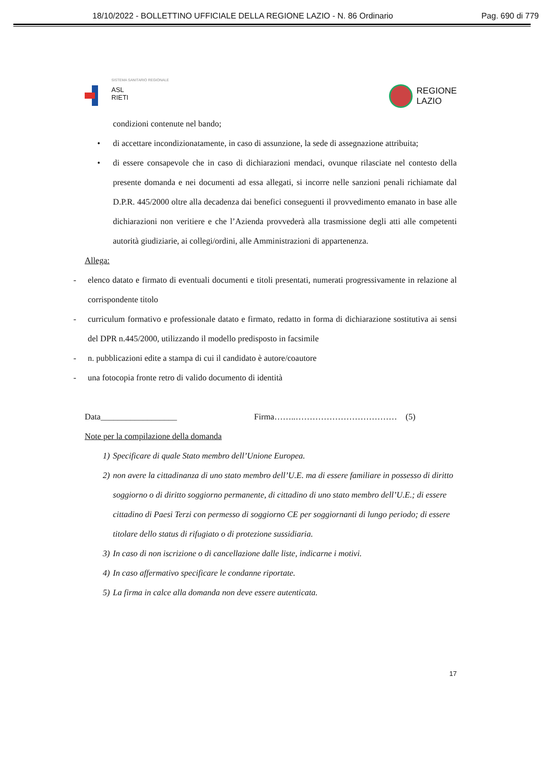18/10/2022 - BOLLETTINO UFFICIALE DELLA REGIONE LAZIO - N. 86 Ordinario Pag. 690 di 779
SISTEMA SANITARIO REGIONALE
ASL
RIETI
REGIONE
LAZIO
condizioni contenute nel bando;
• di accettare incondizionatamente, in caso di assunzione, la sede di assegnazione attribuita;
• di essere consapevole che in caso di dichiarazioni mendaci, ovunque rilasciate nel contesto della presente domanda e nei documenti ad essa allegati, si incorre nelle sanzioni penali richiamate dal D.P.R. 445/2000 oltre alla decadenza dai benefici conseguenti il provvedimento emanato in base alle dichiarazioni non veritiere e che l’Azienda provvederà alla trasmissione degli atti alle competenti autorità giudiziarie, ai collegi/ordini, alle Amministrazioni di appartenenza.
Allega:
- elenco datato e firmato di eventuali documenti e titoli presentati, numerati progressivamente in relazione al corrispondente titolo
- curriculum formativo e professionale datato e firmato, redatto in forma di dichiarazione sostitutiva ai sensi del DPR n.445/2000, utilizzando il modello predisposto in facsimile
- n. pubblicazioni edite a stampa di cui il candidato è autore/coautore
- una fotocopia fronte retro di valido documento di identità
Data__________________ Firma……..……………………………… (5)
Note per la compilazione della domanda
1) Specificare di quale Stato membro dell’Unione Europea.
2) non avere la cittadinanza di uno stato membro dell’U.E. ma di essere familiare in possesso di diritto soggiorno o di diritto soggiorno permanente, di cittadino di uno stato membro dell’U.E.; di essere cittadino di Paesi Terzi con permesso di soggiorno CE per soggiornanti di lungo periodo; di essere titolare dello status di rifugiato o di protezione sussidiaria.
3) In caso di non iscrizione o di cancellazione dalle liste, indicarne i motivi.
4) In caso affermativo specificare le condanne riportate.
5) La firma in calce alla domanda non deve essere autenticata.
17